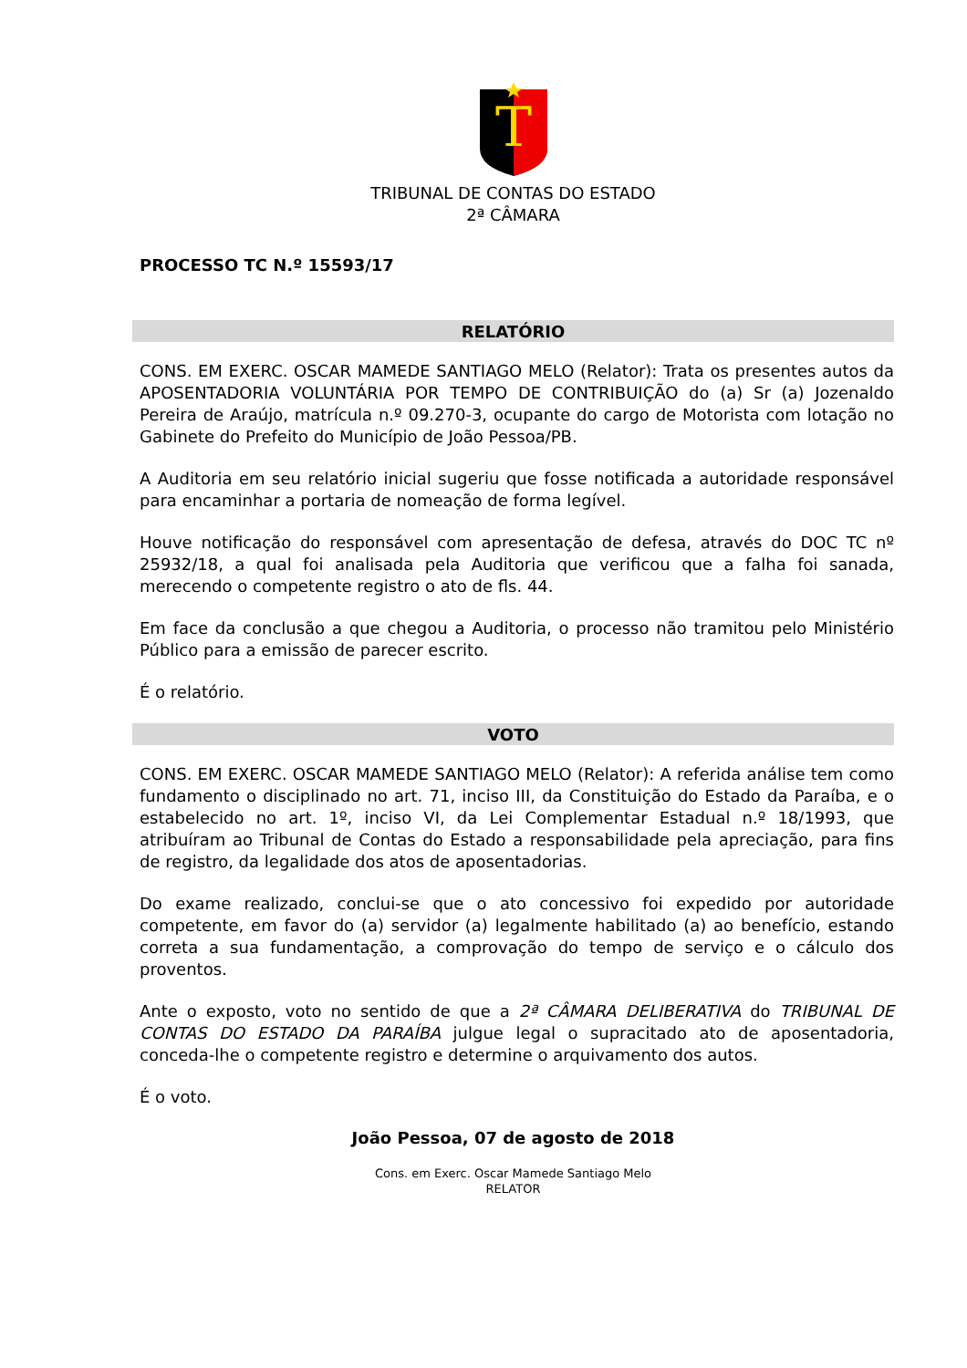T
TRIBUNAL DE CONTAS DO ESTADO
2ª CÂMARA
PROCESSO TC N.º 15593/17
RELATÓRIO
CONS. EM EXERC. OSCAR MAMEDE SANTIAGO MELO (Relator): Trata os presentes autos da APOSENTADORIA VOLUNTÁRIA POR TEMPO DE CONTRIBUIÇÃO do (a) Sr (a) Jozenaldo Pereira de Araújo, matrícula n.º 09.270-3, ocupante do cargo de Motorista com lotação no Gabinete do Prefeito do Município de João Pessoa/PB.
A Auditoria em seu relatório inicial sugeriu que fosse notificada a autoridade responsável para encaminhar a portaria de nomeação de forma legível.
Houve notificação do responsável com apresentação de defesa, através do DOC TC nº 25932/18, a qual foi analisada pela Auditoria que verificou que a falha foi sanada, merecendo o competente registro o ato de fls. 44.
Em face da conclusão a que chegou a Auditoria, o processo não tramitou pelo Ministério Público para a emissão de parecer escrito.
É o relatório.
VOTO
CONS. EM EXERC. OSCAR MAMEDE SANTIAGO MELO (Relator): A referida análise tem como fundamento o disciplinado no art. 71, inciso III, da Constituição do Estado da Paraíba, e o estabelecido no art. 1º, inciso VI, da Lei Complementar Estadual n.º 18/1993, que atribuíram ao Tribunal de Contas do Estado a responsabilidade pela apreciação, para fins de registro, da legalidade dos atos de aposentadorias.
Do exame realizado, conclui-se que o ato concessivo foi expedido por autoridade competente, em favor do (a) servidor (a) legalmente habilitado (a) ao benefício, estando correta a sua fundamentação, a comprovação do tempo de serviço e o cálculo dos proventos.
Ante o exposto, voto no sentido de que a 2ª CÂMARA DELIBERATIVA do TRIBUNAL DE CONTAS DO ESTADO DA PARAÍBA julgue legal o supracitado ato de aposentadoria, conceda-lhe o competente registro e determine o arquivamento dos autos.
É o voto.
João Pessoa, 07 de agosto de 2018
Cons. em Exerc. Oscar Mamede Santiago Melo
RELATOR